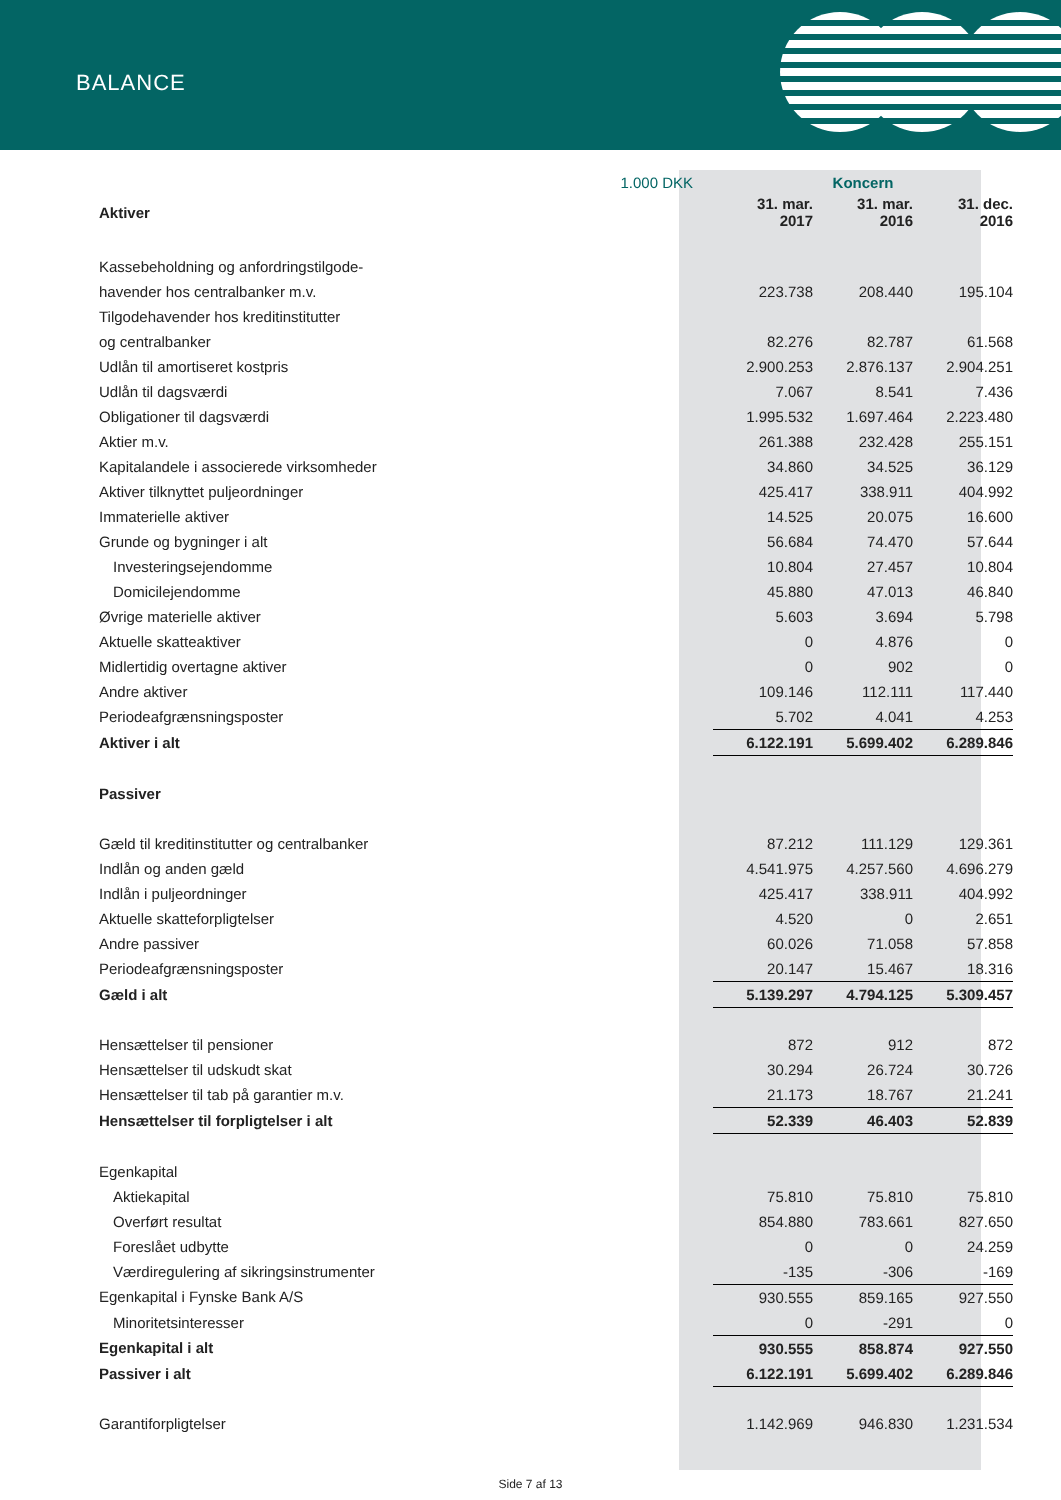BALANCE
| | 1.000 DKK | Koncern | | |
| Aktiver | | 31. mar. 2017 | 31. mar. 2016 | 31. dec. 2016 |
| Kassebeholdning og anfordringstilgode- | | | | |
| havender hos centralbanker m.v. | | 223.738 | 208.440 | 195.104 |
| Tilgodehavender hos kreditinstitutter | | | | |
| og centralbanker | | 82.276 | 82.787 | 61.568 |
| Udlån til amortiseret kostpris | | 2.900.253 | 2.876.137 | 2.904.251 |
| Udlån til dagsværdi | | 7.067 | 8.541 | 7.436 |
| Obligationer til dagsværdi | | 1.995.532 | 1.697.464 | 2.223.480 |
| Aktier m.v. | | 261.388 | 232.428 | 255.151 |
| Kapitalandele i associerede virksomheder | | 34.860 | 34.525 | 36.129 |
| Aktiver tilknyttet puljeordninger | | 425.417 | 338.911 | 404.992 |
| Immaterielle aktiver | | 14.525 | 20.075 | 16.600 |
| Grunde og bygninger i alt | | 56.684 | 74.470 | 57.644 |
| Investeringsejendomme | | 10.804 | 27.457 | 10.804 |
| Domicilejendomme | | 45.880 | 47.013 | 46.840 |
| Øvrige materielle aktiver | | 5.603 | 3.694 | 5.798 |
| Aktuelle skatteaktiver | | 0 | 4.876 | 0 |
| Midlertidig overtagne aktiver | | 0 | 902 | 0 |
| Andre aktiver | | 109.146 | 112.111 | 117.440 |
| Periodeafgrænsningsposter | | 5.702 | 4.041 | 4.253 |
| Aktiver i alt | | 6.122.191 | 5.699.402 | 6.289.846 |
| Passiver | | | | |
| Gæld til kreditinstitutter og centralbanker | | 87.212 | 111.129 | 129.361 |
| Indlån og anden gæld | | 4.541.975 | 4.257.560 | 4.696.279 |
| Indlån i puljeordninger | | 425.417 | 338.911 | 404.992 |
| Aktuelle skatteforpligtelser | | 4.520 | 0 | 2.651 |
| Andre passiver | | 60.026 | 71.058 | 57.858 |
| Periodeafgrænsningsposter | | 20.147 | 15.467 | 18.316 |
| Gæld i alt | | 5.139.297 | 4.794.125 | 5.309.457 |
| Hensættelser til pensioner | | 872 | 912 | 872 |
| Hensættelser til udskudt skat | | 30.294 | 26.724 | 30.726 |
| Hensættelser til tab på garantier m.v. | | 21.173 | 18.767 | 21.241 |
| Hensættelser til forpligtelser i alt | | 52.339 | 46.403 | 52.839 |
| Egenkapital | | | | |
| Aktiekapital | | 75.810 | 75.810 | 75.810 |
| Overført resultat | | 854.880 | 783.661 | 827.650 |
| Foreslået udbytte | | 0 | 0 | 24.259 |
| Værdiregulering af sikringsinstrumenter | | -135 | -306 | -169 |
| Egenkapital i Fynske Bank A/S | | 930.555 | 859.165 | 927.550 |
| Minoritetsinteresser | | 0 | -291 | 0 |
| Egenkapital i alt | | 930.555 | 858.874 | 927.550 |
| Passiver i alt | | 6.122.191 | 5.699.402 | 6.289.846 |
| Garantiforpligtelser | | 1.142.969 | 946.830 | 1.231.534 |
Side 7 af 13